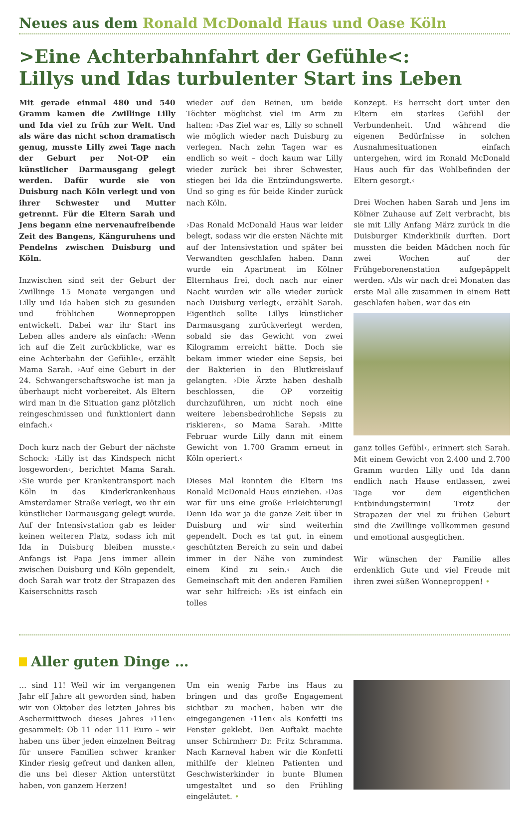Neues aus dem Ronald McDonald Haus und Oase Köln
>Eine Achterbahnfahrt der Gefühle<:
Lillys und Idas turbulenter Start ins Leben
Mit gerade einmal 480 und 540 Gramm kamen die Zwillinge Lilly und Ida viel zu früh zur Welt. Und als wäre das nicht schon dramatisch genug, musste Lilly zwei Tage nach der Geburt per Not-OP ein künstlicher Darmausgang gelegt werden. Dafür wurde sie von Duisburg nach Köln verlegt und von ihrer Schwester und Mutter getrennt. Für die Eltern Sarah und Jens begann eine nervenaufreibende Zeit des Bangens, Känguruhens und Pendelns zwischen Duisburg und Köln.
Inzwischen sind seit der Geburt der Zwillinge 15 Monate vergangen und Lilly und Ida haben sich zu gesunden und fröhlichen Wonneproppen entwickelt. Dabei war ihr Start ins Leben alles andere als einfach: ›Wenn ich auf die Zeit zurückblicke, war es eine Achterbahn der Gefühle‹, erzählt Mama Sarah. ›Auf eine Geburt in der 24. Schwangerschaftswoche ist man ja überhaupt nicht vorbereitet. Als Eltern wird man in die Situation ganz plötzlich reingeschmissen und funktioniert dann einfach.‹
Doch kurz nach der Geburt der nächste Schock: ›Lilly ist das Kindspech nicht losgeworden‹, berichtet Mama Sarah. ›Sie wurde per Krankentransport nach Köln in das Kinderkrankenhaus Amsterdamer Straße verlegt, wo ihr ein künstlicher Darmausgang gelegt wurde. Auf der Intensivstation gab es leider keinen weiteren Platz, sodass ich mit Ida in Duisburg bleiben musste.‹ Anfangs ist Papa Jens immer allein zwischen Duisburg und Köln gependelt, doch Sarah war trotz der Strapazen des Kaiserschnitts rasch
wieder auf den Beinen, um beide Töchter möglichst viel im Arm zu halten: ›Das Ziel war es, Lilly so schnell wie möglich wieder nach Duisburg zu verlegen. Nach zehn Tagen war es endlich so weit – doch kaum war Lilly wieder zurück bei ihrer Schwester, stiegen bei Ida die Entzündungswerte. Und so ging es für beide Kinder zurück nach Köln.
›Das Ronald McDonald Haus war leider belegt, sodass wir die ersten Nächte mit auf der Intensivstation und später bei Verwandten geschlafen haben. Dann wurde ein Apartment im Kölner Elternhaus frei, doch nach nur einer Nacht wurden wir alle wieder zurück nach Duisburg verlegt‹, erzählt Sarah. Eigentlich sollte Lillys künstlicher Darmausgang zurückverlegt werden, sobald sie das Gewicht von zwei Kilogramm erreicht hätte. Doch sie bekam immer wieder eine Sepsis, bei der Bakterien in den Blutkreislauf gelangten. ›Die Ärzte haben deshalb beschlossen, die OP vorzeitig durchzuführen, um nicht noch eine weitere lebensbedrohliche Sepsis zu riskieren‹, so Mama Sarah. ›Mitte Februar wurde Lilly dann mit einem Gewicht von 1.700 Gramm erneut in Köln operiert.‹
Dieses Mal konnten die Eltern ins Ronald McDonald Haus einziehen. ›Das war für uns eine große Erleichterung! Denn Ida war ja die ganze Zeit über in Duisburg und wir sind weiterhin gependelt. Doch es tat gut, in einem geschützten Bereich zu sein und dabei immer in der Nähe von zumindest einem Kind zu sein.‹ Auch die Gemeinschaft mit den anderen Familien war sehr hilfreich: ›Es ist einfach ein tolles
Konzept. Es herrscht dort unter den Eltern ein starkes Gefühl der Verbundenheit. Und während die eigenen Bedürfnisse in solchen Ausnahmesituationen einfach untergehen, wird im Ronald McDonald Haus auch für das Wohlbefinden der Eltern gesorgt.‹
Drei Wochen haben Sarah und Jens im Kölner Zuhause auf Zeit verbracht, bis sie mit Lilly Anfang März zurück in die Duisburger Kinderklinik durften. Dort mussten die beiden Mädchen noch für zwei Wochen auf der Frühgeborenenstation aufgepäppelt werden. ›Als wir nach drei Monaten das erste Mal alle zusammen in einem Bett geschlafen haben, war das ein
ganz tolles Gefühl‹, erinnert sich Sarah. Mit einem Gewicht von 2.400 und 2.700 Gramm wurden Lilly und Ida dann endlich nach Hause entlassen, zwei Tage vor dem eigentlichen Entbindungstermin! Trotz der Strapazen der viel zu frühen Geburt sind die Zwillinge vollkommen gesund und emotional ausgeglichen.
Wir wünschen der Familie alles erdenklich Gute und viel Freude mit ihren zwei süßen Wonneproppen! •
Aller guten Dinge …
… sind 11! Weil wir im vergangenen Jahr elf Jahre alt geworden sind, haben wir von Oktober des letzten Jahres bis Aschermittwoch dieses Jahres ›11en‹ gesammelt: Ob 11 oder 111 Euro – wir haben uns über jeden einzelnen Beitrag für unsere Familien schwer kranker Kinder riesig gefreut und danken allen, die uns bei dieser Aktion unterstützt haben, von ganzem Herzen!
Um ein wenig Farbe ins Haus zu bringen und das große Engagement sichtbar zu machen, haben wir die eingegangenen ›11en‹ als Konfetti ins Fenster geklebt. Den Auftakt machte unser Schirmherr Dr. Fritz Schramma. Nach Karneval haben wir die Konfetti mithilfe der kleinen Patienten und Geschwisterkinder in bunte Blumen umgestaltet und so den Frühling eingeläutet. •